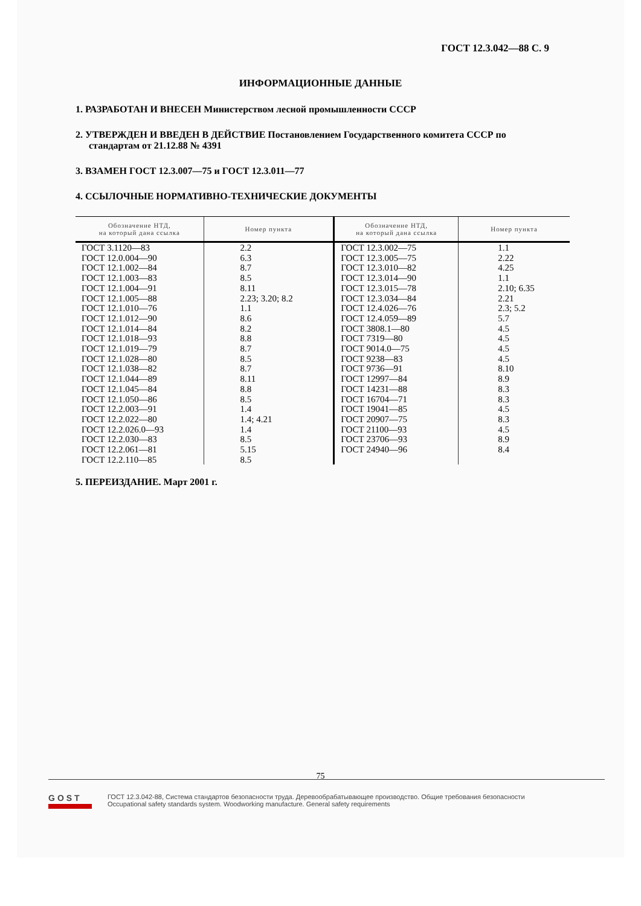ГОСТ 12.3.042—88 С. 9
ИНФОРМАЦИОННЫЕ ДАННЫЕ
1. РАЗРАБОТАН И ВНЕСЕН Министерством лесной промышленности СССР
2. УТВЕРЖДЕН И ВВЕДЕН В ДЕЙСТВИЕ Постановлением Государственного комитета СССР по стандартам от 21.12.88 № 4391
3. ВЗАМЕН ГОСТ 12.3.007—75 и ГОСТ 12.3.011—77
4. ССЫЛОЧНЫЕ НОРМАТИВНО-ТЕХНИЧЕСКИЕ ДОКУМЕНТЫ
| Обозначение НТД, на который дана ссылка | Номер пункта | Обозначение НТД, на который дана ссылка | Номер пункта |
| --- | --- | --- | --- |
| ГОСТ 3.1120—83 | 2.2 | ГОСТ 12.3.002—75 | 1.1 |
| ГОСТ 12.0.004—90 | 6.3 | ГОСТ 12.3.005—75 | 2.22 |
| ГОСТ 12.1.002—84 | 8.7 | ГОСТ 12.3.010—82 | 4.25 |
| ГОСТ 12.1.003—83 | 8.5 | ГОСТ 12.3.014—90 | 1.1 |
| ГОСТ 12.1.004—91 | 8.11 | ГОСТ 12.3.015—78 | 2.10; 6.35 |
| ГОСТ 12.1.005—88 | 2.23; 3.20; 8.2 | ГОСТ 12.3.034—84 | 2.21 |
| ГОСТ 12.1.010—76 | 1.1 | ГОСТ 12.4.026—76 | 2.3; 5.2 |
| ГОСТ 12.1.012—90 | 8.6 | ГОСТ 12.4.059—89 | 5.7 |
| ГОСТ 12.1.014—84 | 8.2 | ГОСТ 3808.1—80 | 4.5 |
| ГОСТ 12.1.018—93 | 8.8 | ГОСТ 7319—80 | 4.5 |
| ГОСТ 12.1.019—79 | 8.7 | ГОСТ 9014.0—75 | 4.5 |
| ГОСТ 12.1.028—80 | 8.5 | ГОСТ 9238—83 | 4.5 |
| ГОСТ 12.1.038—82 | 8.7 | ГОСТ 9736—91 | 8.10 |
| ГОСТ 12.1.044—89 | 8.11 | ГОСТ 12997—84 | 8.9 |
| ГОСТ 12.1.045—84 | 8.8 | ГОСТ 14231—88 | 8.3 |
| ГОСТ 12.1.050—86 | 8.5 | ГОСТ 16704—71 | 8.3 |
| ГОСТ 12.2.003—91 | 1.4 | ГОСТ 19041—85 | 4.5 |
| ГОСТ 12.2.022—80 | 1.4; 4.21 | ГОСТ 20907—75 | 8.3 |
| ГОСТ 12.2.026.0—93 | 1.4 | ГОСТ 21100—93 | 4.5 |
| ГОСТ 12.2.030—83 | 8.5 | ГОСТ 23706—93 | 8.9 |
| ГОСТ 12.2.061—81 | 5.15 | ГОСТ 24940—96 | 8.4 |
| ГОСТ 12.2.110—85 | 8.5 | | |
5. ПЕРЕИЗДАНИЕ. Март 2001 г.
75
GOST
ГОСТ 12.3.042-88, Система стандартов безопасности труда. Деревообрабатывающее производство. Общие требования безопасности
Occupational safety standards system. Woodworking manufacture. General safety requirements